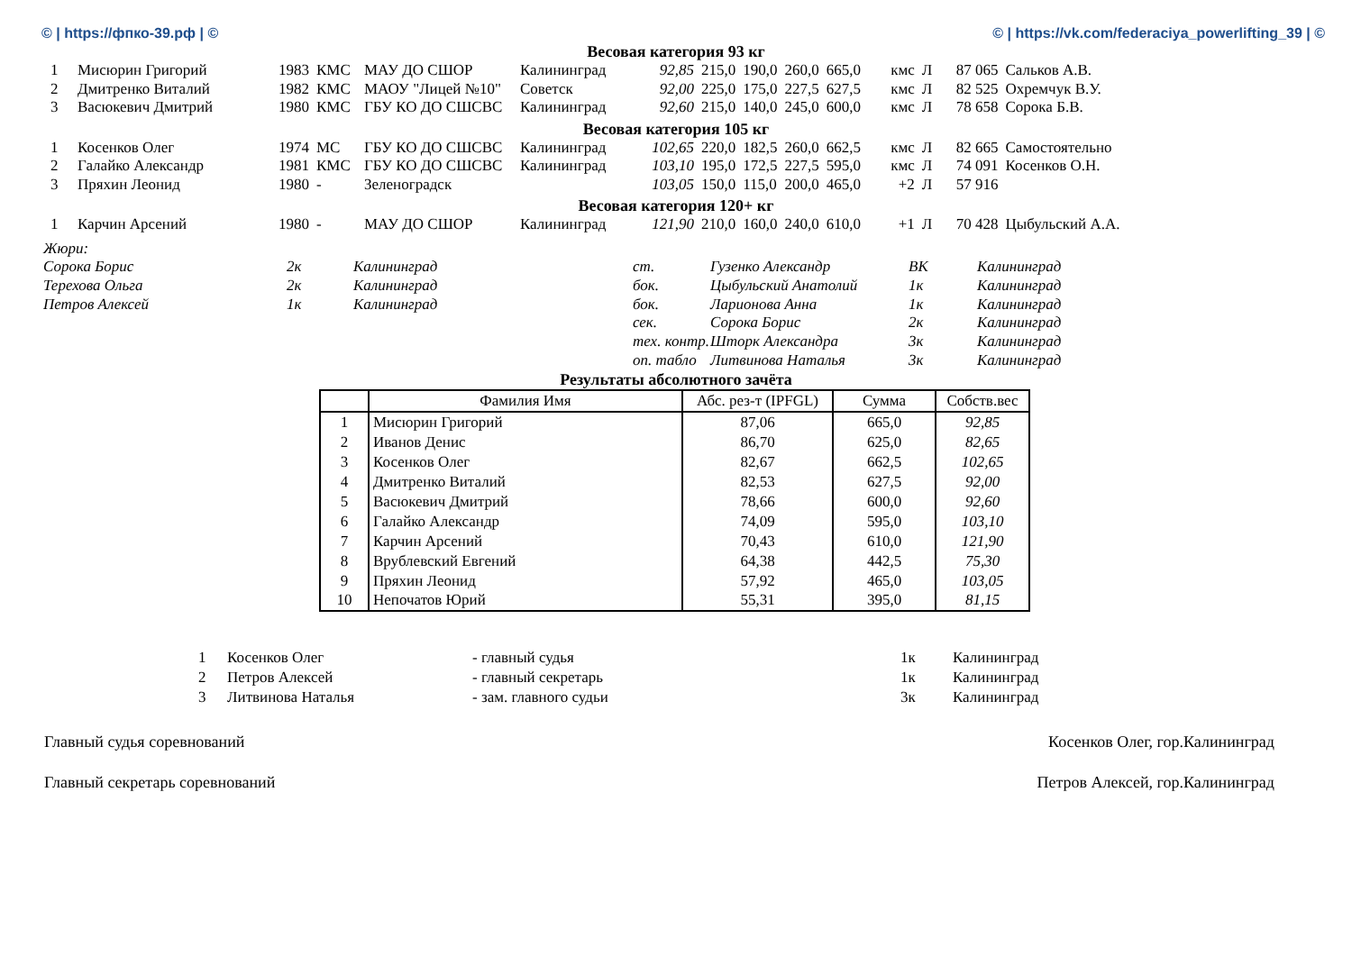© | https://фпко-39.рф | © © | https://vk.com/federaciya_powerlifting_39 | ©
Весовая категория 93 кг
| 1 | Мисюрин Григорий | 1983 | КМС | МАУ ДО СШОР | Калининград | 92,85 | 215,0 | 190,0 | 260,0 | 665,0 | кмс | Л | 87 065 | Сальков А.В. |
| 2 | Дмитренко Виталий | 1982 | КМС | МАОУ "Лицей №10" | Советск | 92,00 | 225,0 | 175,0 | 227,5 | 627,5 | кмс | Л | 82 525 | Охремчук В.У. |
| 3 | Васюкевич Дмитрий | 1980 | КМС | ГБУ КО ДО СШСВС | Калининград | 92,60 | 215,0 | 140,0 | 245,0 | 600,0 | кмс | Л | 78 658 | Сорока Б.В. |
Весовая категория 105 кг
| 1 | Косенков Олег | 1974 | МС | ГБУ КО ДО СШСВС | Калининград | 102,65 | 220,0 | 182,5 | 260,0 | 662,5 | кмс | Л | 82 665 | Самостоятельно |
| 2 | Галайко Александр | 1981 | КМС | ГБУ КО ДО СШСВС | Калининград | 103,10 | 195,0 | 172,5 | 227,5 | 595,0 | кмс | Л | 74 091 | Косенков О.Н. |
| 3 | Пряхин Леонид | 1980 | - | Зеленоградск | | 103,05 | 150,0 | 115,0 | 200,0 | 465,0 | +2 | Л | 57 916 | |
Весовая категория 120+ кг
| 1 | Карчин Арсений | 1980 | - | МАУ ДО СШОР | Калининград | 121,90 | 210,0 | 160,0 | 240,0 | 610,0 | +1 | Л | 70 428 | Цыбульский А.А. |
| Жюри: | | | | | | |
| Сорока Борис | 2к | Калининград | ст. | Гузенко Александр | ВК | Калининград |
| Терехова Ольга | 2к | Калининград | бок. | Цыбульский Анатолий | 1к | Калининград |
| Петров Алексей | 1к | Калининград | бок. | Ларионова Анна | 1к | Калининград |
| | | | сек. | Сорока Борис | 2к | Калининград |
| | | | тех. контр. | Шторк Александра | 3к | Калининград |
| | | | оп. табло | Литвинова Наталья | 3к | Калининград |
Результаты абсолютного зачёта
| | Фамилия Имя | Абс. рез-т (IPFGL) | Сумма | Собств.вес |
| --- | --- | --- | --- | --- |
| 1 | Мисюрин Григорий | 87,06 | 665,0 | 92,85 |
| 2 | Иванов Денис | 86,70 | 625,0 | 82,65 |
| 3 | Косенков Олег | 82,67 | 662,5 | 102,65 |
| 4 | Дмитренко Виталий | 82,53 | 627,5 | 92,00 |
| 5 | Васюкевич Дмитрий | 78,66 | 600,0 | 92,60 |
| 6 | Галайко Александр | 74,09 | 595,0 | 103,10 |
| 7 | Карчин Арсений | 70,43 | 610,0 | 121,90 |
| 8 | Врублевский Евгений | 64,38 | 442,5 | 75,30 |
| 9 | Пряхин Леонид | 57,92 | 465,0 | 103,05 |
| 10 | Непочатов Юрий | 55,31 | 395,0 | 81,15 |
| 1 | Косенков Олег | - главный судья | 1к | Калининград |
| 2 | Петров Алексей | - главный секретарь | 1к | Калининград |
| 3 | Литвинова Наталья | - зам. главного судьи | 3к | Калининград |
Главный судья соревнований Косенков Олег, гор.Калининград
Главный секретарь соревнований Петров Алексей, гор.Калининград